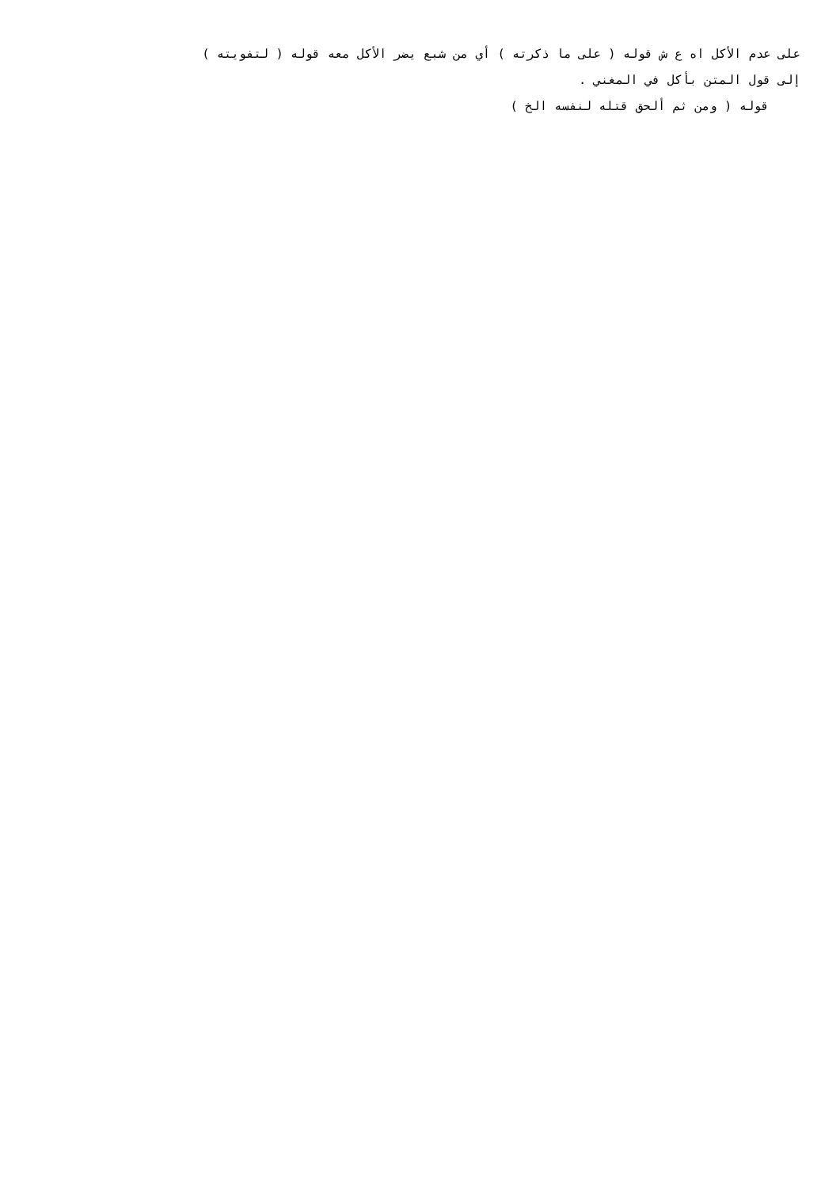على عدم الأكل اه ع ش قوله ( على ما ذكرته ) أي من شبع يضر الأكل معه قوله ( لتفويته )
إلى قول المتن بأكل في المغني .
قوله ( ومن ثم ألحق قتله لنفسه الخ )